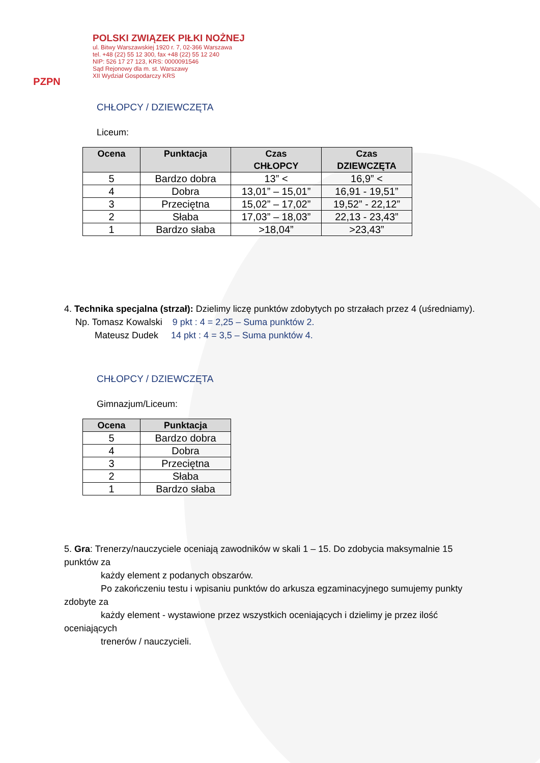PZPN
POLSKI ZWIĄZEK PIŁKI NOŻNEJ
ul. Bitwy Warszawskiej 1920 r. 7, 02-366 Warszawa
tel. +48 (22) 55 12 300, fax +48 (22) 55 12 240
NIP: 526 17 27 123, KRS: 0000091546
Sąd Rejonowy dla m. st. Warszawy
XII Wydział Gospodarczy KRS
CHŁOPCY / DZIEWCZĘTA
Liceum:
| Ocena | Punktacja | Czas CHŁOPCY | Czas DZIEWCZĘTA |
| --- | --- | --- | --- |
| 5 | Bardzo dobra | 13” < | 16,9” < |
| 4 | Dobra | 13,01” – 15,01” | 16,91 - 19,51” |
| 3 | Przeciętna | 15,02” – 17,02” | 19,52” - 22,12” |
| 2 | Słaba | 17,03” – 18,03” | 22,13 - 23,43” |
| 1 | Bardzo słaba | >18,04” | >23,43” |
4. Technika specjalna (strzał): Dzielimy liczę punktów zdobytych po strzałach przez 4 (uśredniamy).
Np. Tomasz Kowalski 9 pkt : 4 = 2,25 – Suma punktów 2.
Mateusz Dudek 14 pkt : 4 = 3,5 – Suma punktów 4.
CHŁOPCY / DZIEWCZĘTA
Gimnazjum/Liceum:
| Ocena | Punktacja |
| --- | --- |
| 5 | Bardzo dobra |
| 4 | Dobra |
| 3 | Przeciętna |
| 2 | Słaba |
| 1 | Bardzo słaba |
5. Gra: Trenerzy/nauczyciele oceniają zawodników w skali 1 – 15. Do zdobycia maksymalnie 15 punktów za
każdy element z podanych obszarów.
Po zakończeniu testu i wpisaniu punktów do arkusza egzaminacyjnego sumujemy punkty zdobyte za
każdy element - wystawione przez wszystkich oceniających i dzielimy je przez ilość oceniających
trenerów / nauczycieli.